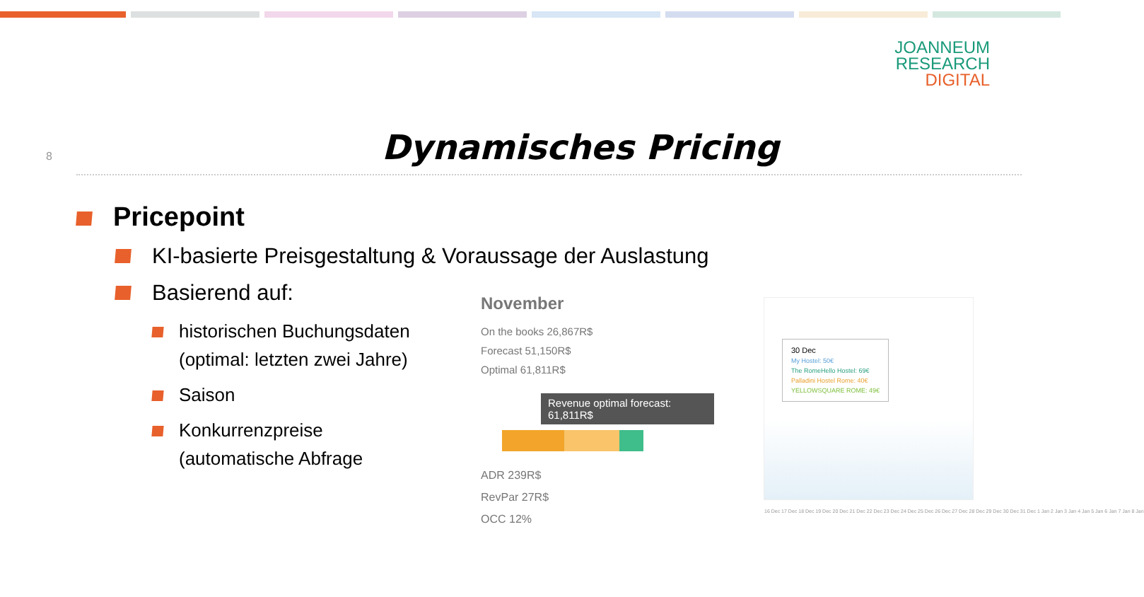JOANNEUM
RESEARCH
DIGITAL
8 Dynamisches Pricing
Pricepoint
KI-basierte Preisgestaltung & Voraussage der Auslastung
Basierend auf:
historischen Buchungsdaten
(optimal: letzten zwei Jahre)
Saison
Konkurrenzpreise
(automatische Abfrage
November
On the books 26,867R$
Forecast 51,150R$
Optimal 61,811R$
Revenue optimal forecast: 61,811R$
ADR 239R$
RevPar 27R$
OCC 12%
30 Dec
My Hostel: 50€
The RomeHello Hostel: 69€
Palladini Hostel Rome: 40€
YELLOWSQUARE ROME: 49€
16 Dec 17 Dec 18 Dec 19 Dec 20 Dec 21 Dec 22 Dec 23 Dec 24 Dec 25 Dec 26 Dec 27 Dec 28 Dec 29 Dec 30 Dec 31 Dec 1 Jan 2 Jan 3 Jan 4 Jan 5 Jan 6 Jan 7 Jan 8 Jan